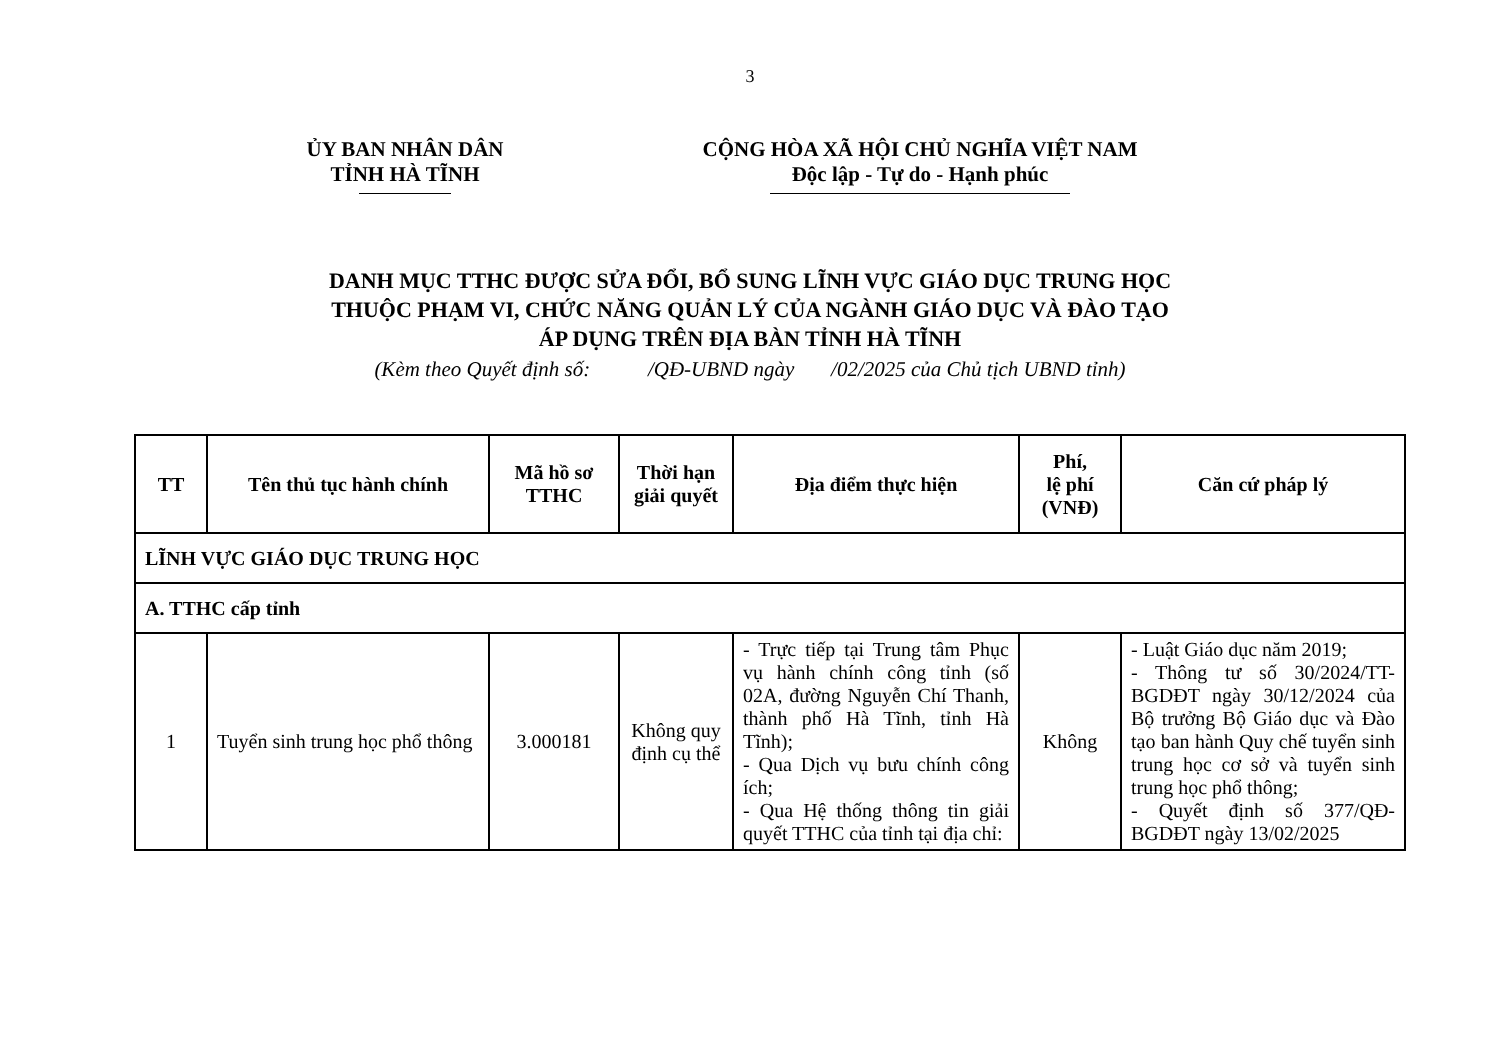3
ỦY BAN NHÂN DÂN
TỈNH HÀ TĨNH
CỘNG HÒA XÃ HỘI CHỦ NGHĨA VIỆT NAM
Độc lập - Tự do - Hạnh phúc
DANH MỤC TTHC ĐƯỢC SỬA ĐỔI, BỔ SUNG LĨNH VỰC GIÁO DỤC TRUNG HỌC
THUỘC PHẠM VI, CHỨC NĂNG QUẢN LÝ CỦA NGÀNH GIÁO DỤC VÀ ĐÀO TẠO
ÁP DỤNG TRÊN ĐỊA BÀN TỈNH HÀ TĨNH
(Kèm theo Quyết định số: /QĐ-UBND ngày /02/2025 của Chủ tịch UBND tỉnh)
| TT | Tên thủ tục hành chính | Mã hồ sơ TTHC | Thời hạn giải quyết | Địa điểm thực hiện | Phí, lệ phí (VNĐ) | Căn cứ pháp lý |
| --- | --- | --- | --- | --- | --- | --- |
| LĨNH VỰC GIÁO DỤC TRUNG HỌC | | | | | | |
| A. TTHC cấp tỉnh | | | | | | |
| 1 | Tuyển sinh trung học phổ thông | 3.000181 | Không quy định cụ thể | - Trực tiếp tại Trung tâm Phục vụ hành chính công tỉnh (số 02A, đường Nguyễn Chí Thanh, thành phố Hà Tĩnh, tỉnh Hà Tĩnh); - Qua Dịch vụ bưu chính công ích; - Qua Hệ thống thông tin giải quyết TTHC của tỉnh tại địa chỉ: | Không | - Luật Giáo dục năm 2019; - Thông tư số 30/2024/TT-BGDĐT ngày 30/12/2024 của Bộ trưởng Bộ Giáo dục và Đào tạo ban hành Quy chế tuyển sinh trung học cơ sở và tuyển sinh trung học phổ thông; - Quyết định số 377/QĐ-BGDĐT ngày 13/02/2025 |